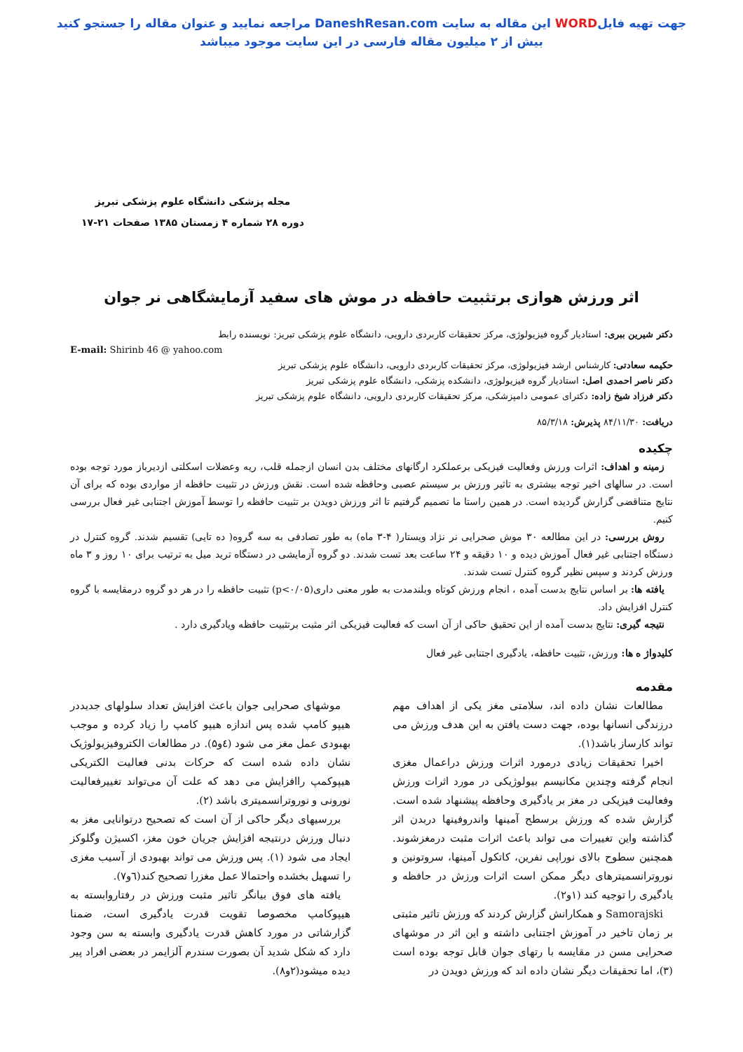جهت تهیه فایلWORD این مقاله به سایت DaneshResan.com مراجعه نمایید و عنوان مقاله را جستجو کنید
بیش از ۲ میلیون مقاله فارسی در این سایت موجود میباشد
مجله پزشکی دانشگاه علوم پزشکی تبریز
دوره ۲۸ شماره ۴ زمستان ۱۳۸۵ صفحات ۲۱-۱۷
اثر ورزش هوازی برتثبیت حافظه در موش های سفید آزمایشگاهی نر جوان
دکتر شیرین ببری: استادیار گروه فیزیولوژی، مرکز تحقیقات کاربردی دارویی، دانشگاه علوم پزشکی تبریز: نویسنده رابط
E-mail: Shirinb 46 @ yahoo.com
حکیمه سعادتی: کارشناس ارشد فیزیولوژی، مرکز تحقیقات کاربردی دارویی، دانشگاه علوم پزشکی تبریز
دکتر ناصر احمدی اصل: استادیار گروه فیزیولوژی، دانشکده پزشکی، دانشگاه علوم پزشکی تبریز
دکتر فرزاد شیخ زاده: دکترای عمومی دامپزشکی، مرکز تحقیقات کاربردی دارویی، دانشگاه علوم پزشکی تبریز
دریافت: ۸۴/۱۱/۳۰ پذیرش: ۸۵/۳/۱۸
چکیده
زمینه و اهداف: اثرات ورزش وفعالیت فیزیکی برعملکرد ارگانهای مختلف بدن انسان ازجمله قلب، ریه وعضلات اسکلتی ازدیرباز مورد توجه بوده است. در سالهای اخیر توجه بیشتری به تاثیر ورزش بر سیستم عصبی وحافظه شده است. نقش ورزش در تثبیت حافظه از مواردی بوده که برای آن نتایج متناقضی گزارش گردیده است. در همین راستا ما تصمیم گرفتیم تا اثر ورزش دویدن بر تثبیت حافظه را توسط آموزش اجتنابی غیر فعال بررسی کنیم.
روش بررسی: در این مطالعه ۳۰ موش صحرایی نر نژاد ویستار( ۴-۳ ماه) به طور تصادفی به سه گروه( ده تایی) تقسیم شدند. گروه کنترل در دستگاه اجتنابی غیر فعال آموزش دیده و ۱۰ دقیقه و ۲۴ ساعت بعد تست شدند. دو گروه آزمایشی در دستگاه ترید میل به ترتیب برای ۱۰ روز و ۳ ماه ورزش کردند و سپس نظیر گروه کنترل تست شدند.
یافته ها: بر اساس نتایج بدست آمده ، انجام ورزش کوتاه وبلندمدت به طور معنی داری(p<۰/۰۵) تثبیت حافظه را در هر دو گروه درمقایسه با گروه کنترل افزایش داد.
نتیجه گیری: نتایج بدست آمده از این تحقیق حاکی از آن است که فعالیت فیزیکی اثر مثبت برتثبیت حافظه ویادگیری دارد .
کلیدواژ ه ها: ورزش، تثبیت حافظه، یادگیری اجتنابی غیر فعال
مقدمه
مطالعات نشان داده اند، سلامتی مغز یکی از اهداف مهم درزندگی انسانها بوده، جهت دست یافتن به این هدف ورزش می تواند کارساز باشد(۱).
اخیرا تحقیقات زیادی درمورد اثرات ورزش دراعمال مغزی انجام گرفته وچندین مکانیسم بیولوژیکی در مورد اثرات ورزش وفعالیت فیزیکی در مغز بر یادگیری وحافظه پیشنهاد شده است. گزارش شده که ورزش برسطح آمینها واندروفینها دربدن اثر گذاشته واین تغییرات می تواند باعث اثرات مثبت درمغزشوند. همچنین سطوح بالای نوراپی نفرین، کاتکول آمینها، سروتونین و نوروترانسمیترهای دیگر ممکن است اثرات ورزش در حافظه و یادگیری را توجیه کند (۱و۲).
Samorajski و همکارانش گزارش کردند که ورزش تاثیر مثبتی بر زمان تاخیر در آموزش اجتنابی داشته و این اثر در موشهای صحرایی مسن در مقایسه با رتهای جوان قابل توجه بوده است (۳)، اما تحقیقات دیگر نشان داده اند که ورزش دویدن در
موشهای صحرایی جوان باعث افزایش تعداد سلولهای جدیددر هیپو کامپ شده پس اندازه هیپو کامپ را زیاد کرده و موجب بهبودی عمل مغز می شود (٤و۵). در مطالعات الکتروفیزیولوژیک نشان داده شده است که حرکات بدنی فعالیت الکتریکی هیپوکمپ راافزایش می دهد که علت آن می‌تواند تغییرفعالیت نورونی و نوروترانسمیتری باشد (۲).
بررسیهای دیگر حاکی از آن است که تصحیح درتوانایی مغز به دنبال ورزش درنتیجه افزایش جریان خون مغز، اکسیژن وگلوکز ایجاد می شود (۱). پس ورزش می تواند بهبودی از آسیب مغزی را تسهیل بخشده واحتمالا عمل مغزرا تصحیح کند(٦و۷).
یافته های فوق بیانگر تاثیر مثبت ورزش در رفتاروابسته به هیپوکامپ مخصوصا تقویت قدرت یادگیری است، ضمنا گزارشاتی در مورد کاهش قدرت یادگیری وابسته به سن وجود دارد که شکل شدید آن بصورت سندرم آلزایمر در بعضی افراد پیر دیده میشود(۲و۸).